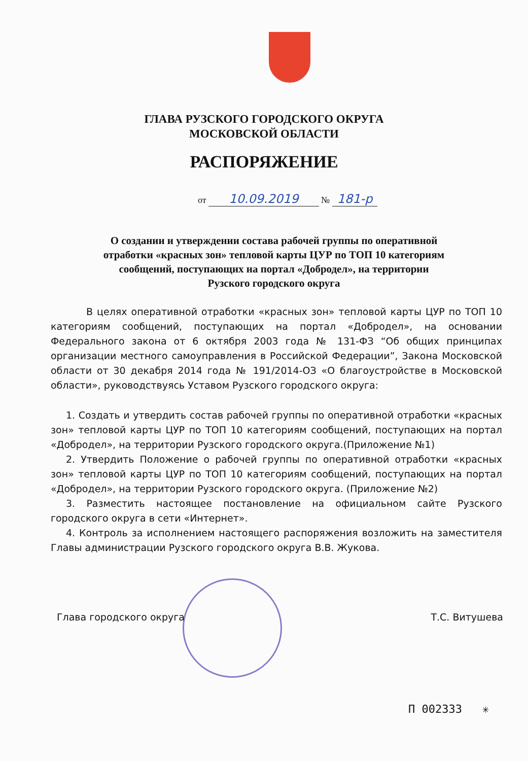ГЛАВА РУЗСКОГО ГОРОДСКОГО ОКРУГА
МОСКОВСКОЙ ОБЛАСТИ
РАСПОРЯЖЕНИЕ
от 10.09.2019 № 181-р
О создании и утверждении состава рабочей группы по оперативной отработки «красных зон» тепловой карты ЦУР по ТОП 10 категориям сообщений, поступающих на портал «Добродел», на территории Рузского городского округа
В целях оперативной отработки «красных зон» тепловой карты ЦУР по ТОП 10 категориям сообщений, поступающих на портал «Добродел», на основании Федерального закона от 6 октября 2003 года № 131-ФЗ “Об общих принципах организации местного самоуправления в Российской Федерации”, Закона Московской области от 30 декабря 2014 года № 191/2014-ОЗ «О благоустройстве в Московской области», руководствуясь Уставом Рузского городского округа:
1. Создать и утвердить состав рабочей группы по оперативной отработки «красных зон» тепловой карты ЦУР по ТОП 10 категориям сообщений, поступающих на портал «Добродел», на территории Рузского городского округа.(Приложение №1)
2. Утвердить Положение о рабочей группы по оперативной отработки «красных зон» тепловой карты ЦУР по ТОП 10 категориям сообщений, поступающих на портал «Добродел», на территории Рузского городского округа. (Приложение №2)
3. Разместить настоящее постановление на официальном сайте Рузского городского округа в сети «Интернет».
4. Контроль за исполнением настоящего распоряжения возложить на заместителя Главы администрации Рузского городского округа В.В. Жукова.
Глава городского округа Т.С. Витушева
П 002333 ✳